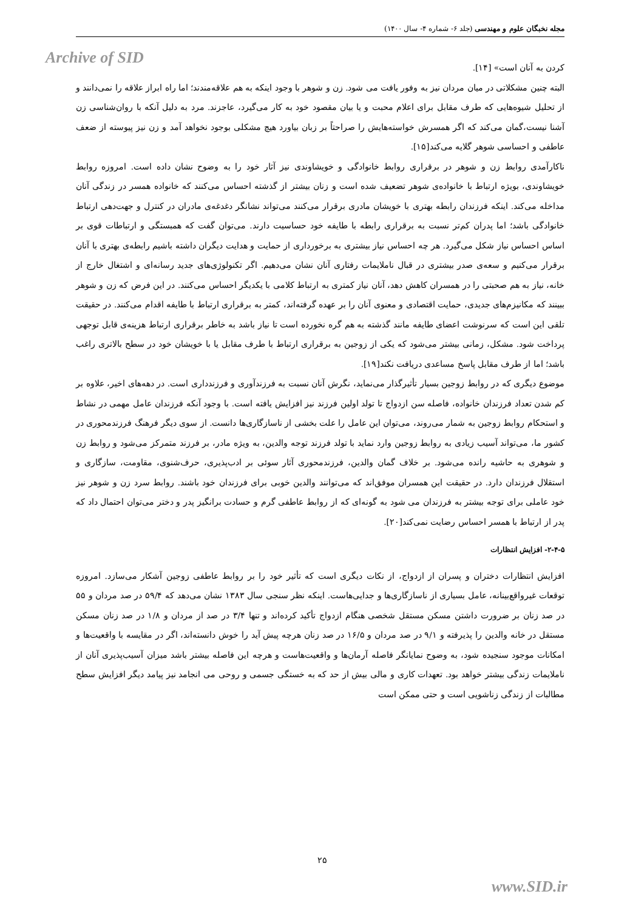مجله نخبگان علوم و مهندسی (جلد ۶- شماره ۴- سال ۱۴۰۰)
Archive of SID
کردن به آنان است» [۱۴].
البته چنین مشکلاتی در میان مردان نیز به وفور یافت می شود. زن و شوهر با وجود اینکه به هم علاقه‌مندند؛ اما راه ابراز علاقه را نمی‌دانند و از تحلیل شیوه‌هایی که طرف مقابل برای اعلام محبت و یا بیان مقصود خود به کار می‌گیرد، عاجزند. مرد به دلیل آنکه با روان‌شناسی زن آشنا نیست،گمان می‌کند که اگر همسرش خواسته‌هایش را صراحتاً بر زبان بیاورد هیچ مشکلی بوجود نخواهد آمد و زن نیز پیوسته از ضعف عاطفی و احساسی شوهر گلایه می‌کند[۱۵].
ناکارآمدی روابط زن و شوهر در برقراری روابط خانوادگی و خویشاوندی نیز آثار خود را به وضوح نشان داده است. امروزه روابط خویشاوندی، بویژه ارتباط با خانواده‌ی شوهر تضعیف شده است و زنان بیشتر از گذشته احساس می‌کنند که خانواده همسر در زندگی آنان مداخله می‌کند. اینکه فرزندان رابطه بهتری با خویشان مادری برقرار می‌کنند می‌تواند نشانگر دغدغه‌ی مادران در کنترل و جهت‌دهی ارتباط خانوادگی باشد؛ اما پدران کم‌تر نسبت به برقراری رابطه با طایفه خود حساسیت دارند. می‌توان گفت که همبستگی و ارتباطات قوی بر اساس احساس نیاز شکل می‌گیرد. هر چه احساس نیاز بیشتری به برخورداری از حمایت و هدایت دیگران داشته باشیم رابطه‌ی بهتری با آنان برقرار می‌کنیم و سعه‌ی صدر بیشتری در قبال ناملایمات رفتاری آنان نشان می‌دهیم. اگر تکنولوژی‌های جدید رسانه‌ای و اشتغال خارج از خانه، نیاز به هم صحبتی را در همسران کاهش دهد، آنان نیاز کمتری به ارتباط کلامی با یکدیگر احساس می‌کنند. در این فرض که زن و شوهر ببینند که مکانیزم‌های جدیدی، حمایت اقتصادی و معنوی آنان را بر عهده گرفته‌اند، کمتر به برقراری ارتباط با طایفه اقدام می‌کنند. در حقیقت تلقی این است که سرنوشت اعضای طایفه مانند گذشته به هم گره نخورده است تا نیاز باشد به خاطر برقراری ارتباط هزینه‌ی قابل توجهی پرداخت شود. مشکل، زمانی بیشتر می‌شود که یکی از زوجین به برقراری ارتباط با طرف مقابل یا با خویشان خود در سطح بالاتری راغب باشد؛ اما از طرف مقابل پاسخ مساعدی دریافت نکند[۱۹].
موضوع دیگری که در روابط زوجین بسیار تأثیرگذار می‌نماید، نگرش آنان نسبت به فرزندآوری و فرزندداری است. در دهه‌های اخیر، علاوه بر کم شدن تعداد فرزندان خانواده، فاصله سن ازدواج تا تولد اولین فرزند نیز افزایش یافته است. با وجود آنکه فرزندان عامل مهمی در نشاط و استحکام روابط زوجین به شمار می‌روند، می‌توان این عامل را علت بخشی از ناسازگاری‌ها دانست. از سوی دیگر فرهنگ فرزندمحوری در کشور ما، می‌تواند آسیب زیادی به روابط زوجین وارد نماید با تولد فرزند توجه والدین، به ویژه مادر، بر فرزند متمرکز می‌شود و روابط زن و شوهری به حاشیه رانده می‌شود. بر خلاف گمان والدین، فرزندمحوری آثار سوئی بر ادب‌پذیری، حرف‌شنوی، مقاومت، سازگاری و استقلال فرزندان دارد. در حقیقت این همسران موفق‌اند که می‌توانند والدین خوبی برای فرزندان خود باشند. روابط سرد زن و شوهر نیز خود عاملی برای توجه بیشتر به فرزندان می شود به گونه‌ای که از روابط عاطفی گرم و حسادت برانگیز پدر و دختر می‌توان احتمال داد که پدر از ارتباط با همسر احساس رضایت نمی‌کند[۲۰].
۲-۴-۵- افزایش انتظارات
افزایش انتظارات دختران و پسران از ازدواج، از نکات دیگری است که تأثیر خود را بر روابط عاطفی زوجین آشکار می‌سازد. امروزه توقعات غیرواقع‌بینانه، عامل بسیاری از ناسازگاری‌ها و جدایی‌هاست. اینکه نظر سنجی سال ۱۳۸۳ نشان می‌دهد که ۵۹/۴ در صد مردان و ۵۵ در صد زنان بر ضرورت داشتن مسکن مستقل شخصی هنگام ازدواج تأکید کرده‌اند و تنها ۳/۴ در صد از مردان و ۱/۸ در صد زنان مسکن مستقل در خانه والدین را پذیرفته و ۹/۱ در صد مردان و ۱۶/۵ در صد زنان هرچه پیش آید را خوش دانسته‌اند، اگر در مقایسه با واقعیت‌ها و امکانات موجود سنجیده شود، به وضوح نمایانگر فاصله آرمان‌ها و واقعیت‌هاست و هرچه این فاصله بیشتر باشد میزان آسیب‌پذیری آنان از ناملایمات زندگی بیشتر خواهد بود. تعهدات کاری و مالی بیش از حد که به خستگی جسمی و روحی می انجامد نیز پیامد دیگر افزایش سطح مطالبات از زندگی زناشویی است و حتی ممکن است
۲۵
www.SID.ir